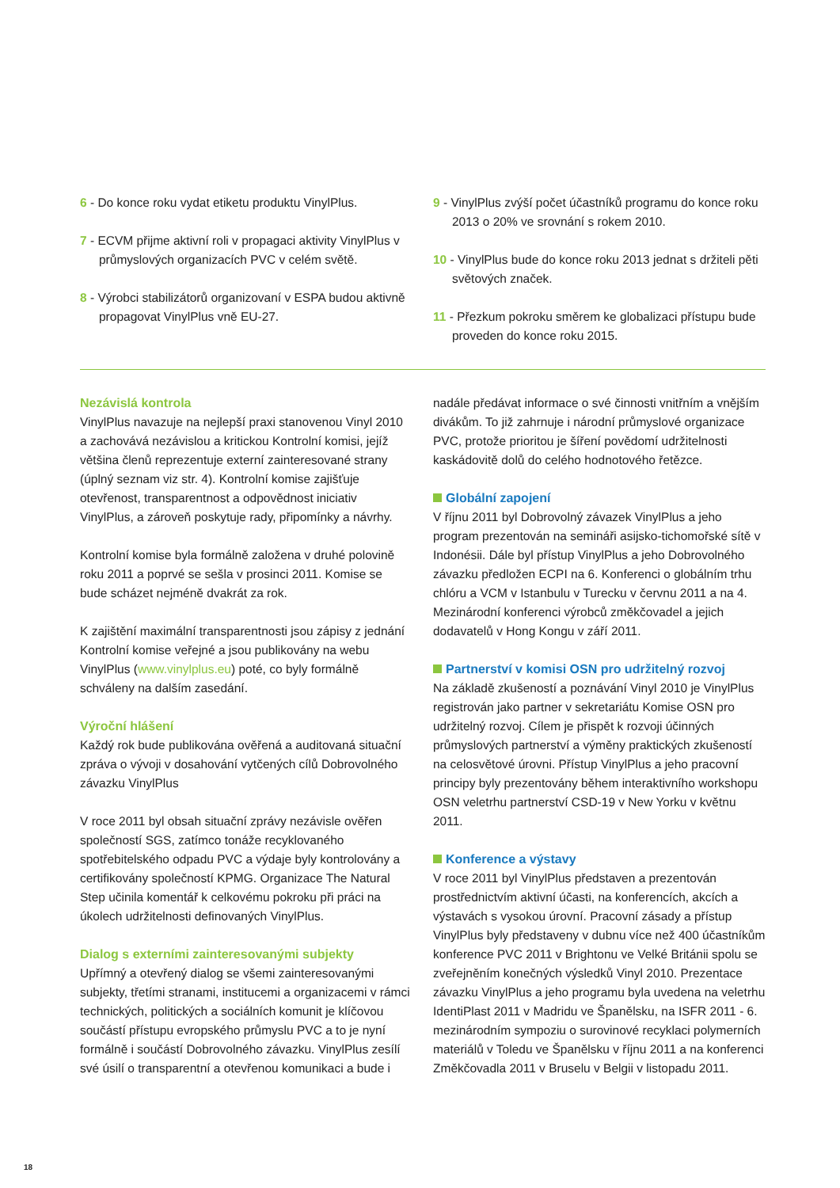6 - Do konce roku vydat etiketu produktu VinylPlus.
7 - ECVM přijme aktivní roli v propagaci aktivity VinylPlus v průmyslových organizacích PVC v celém světě.
8 - Výrobci stabilizátorů organizovaní v ESPA budou aktivně propagovat VinylPlus vně EU-27.
9 - VinylPlus zvýší počet účastníků programu do konce roku 2013 o 20% ve srovnání s rokem 2010.
10 - VinylPlus bude do konce roku 2013 jednat s držiteli pěti světových značek.
11 - Přezkum pokroku směrem ke globalizaci přístupu bude proveden do konce roku 2015.
Nezávislá kontrola
VinylPlus navazuje na nejlepší praxi stanovenou Vinyl 2010 a zachovává nezávislou a kritickou Kontrolní komisi, jejíž většina členů reprezentuje externí zainteresované strany (úplný seznam viz str. 4). Kontrolní komise zajišťuje otevřenost, transparentnost a odpovědnost iniciativ VinylPlus, a zároveň poskytuje rady, připomínky a návrhy.
Kontrolní komise byla formálně založena v druhé polovině roku 2011 a poprvé se sešla v prosinci 2011. Komise se bude scházet nejméně dvakrát za rok.
K zajištění maximální transparentnosti jsou zápisy z jednání Kontrolní komise veřejné a jsou publikovány na webu VinylPlus (www.vinylplus.eu) poté, co byly formálně schváleny na dalším zasedání.
Výroční hlášení
Každý rok bude publikována ověřená a auditovaná situační zpráva o vývoji v dosahování vytčených cílů Dobrovolného závazku VinylPlus
V roce 2011 byl obsah situační zprávy nezávisle ověřen společností SGS, zatímco tonáže recyklovaného spotřebitelského odpadu PVC a výdaje byly kontrolovány a certifikovány společností KPMG. Organizace The Natural Step učinila komentář k celkovému pokroku při práci na úkolech udržitelnosti definovaných VinylPlus.
Dialog s externími zainteresovanými subjekty
Upřímný a otevřený dialog se všemi zainteresovanými subjekty, třetími stranami, institucemi a organizacemi v rámci technických, politických a sociálních komunit je klíčovou součástí přístupu evropského průmyslu PVC a to je nyní formálně i součástí Dobrovolného závazku. VinylPlus zesílí své úsilí o transparentní a otevřenou komunikaci a bude i
nadále předávat informace o své činnosti vnitřním a vnějším divákům. To již zahrnuje i národní průmyslové organizace PVC, protože prioritou je šíření povědomí udržitelnosti kaskádovitě dolů do celého hodnotového řetězce.
Globální zapojení
V říjnu 2011 byl Dobrovolný závazek VinylPlus a jeho program prezentován na semináři asijsko-tichomořské sítě v Indonésii. Dále byl přístup VinylPlus a jeho Dobrovolného závazku předložen ECPI na 6. Konferenci o globálním trhu chlóru a VCM v Istanbulu v Turecku v červnu 2011 a na 4. Mezinárodní konferenci výrobců změkčovadel a jejich dodavatelů v Hong Kongu v září 2011.
Partnerství v komisi OSN pro udržitelný rozvoj
Na základě zkušeností a poznávání Vinyl 2010 je VinylPlus registrován jako partner v sekretariátu Komise OSN pro udržitelný rozvoj. Cílem je přispět k rozvoji účinných průmyslových partnerství a výměny praktických zkušeností na celosvětové úrovni. Přístup VinylPlus a jeho pracovní principy byly prezentovány během interaktivního workshopu OSN veletrhu partnerství CSD-19 v New Yorku v květnu 2011.
Konference a výstavy
V roce 2011 byl VinylPlus představen a prezentován prostřednictvím aktivní účasti, na konferencích, akcích a výstavách s vysokou úrovní. Pracovní zásady a přístup VinylPlus byly představeny v dubnu více než 400 účastníkům konference PVC 2011 v Brightonu ve Velké Británii spolu se zveřejněním konečných výsledků Vinyl 2010. Prezentace závazku VinylPlus a jeho programu byla uvedena na veletrhu IdentiPlast 2011 v Madridu ve Španělsku, na ISFR 2011 - 6. mezinárodním sympoziu o surovinové recyklaci polymerních materiálů v Toledu ve Španělsku v říjnu 2011 a na konferenci Změkčovadla 2011 v Bruselu v Belgii v listopadu 2011.
18